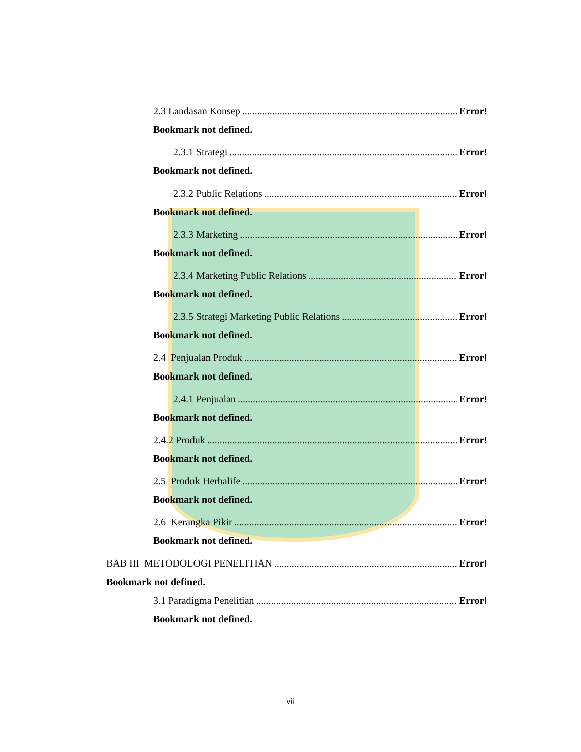2.3 Landasan Konsep Error!
Bookmark not defined.
2.3.1 Strategi Error!
Bookmark not defined.
2.3.2 Public Relations Error!
Bookmark not defined.
2.3.3 Marketing Error!
Bookmark not defined.
2.3.4 Marketing Public Relations Error!
Bookmark not defined.
2.3.5 Strategi Marketing Public Relations Error!
Bookmark not defined.
2.4 Penjualan Produk Error!
Bookmark not defined.
2.4.1 Penjualan Error!
Bookmark not defined.
2.4.2 Produk Error!
Bookmark not defined.
2.5 Produk Herbalife Error!
Bookmark not defined.
2.6 Kerangka Pikir Error!
Bookmark not defined.
BAB III METODOLOGI PENELITIAN Error!
Bookmark not defined.
3.1 Paradigma Penelitian Error!
Bookmark not defined.
vii